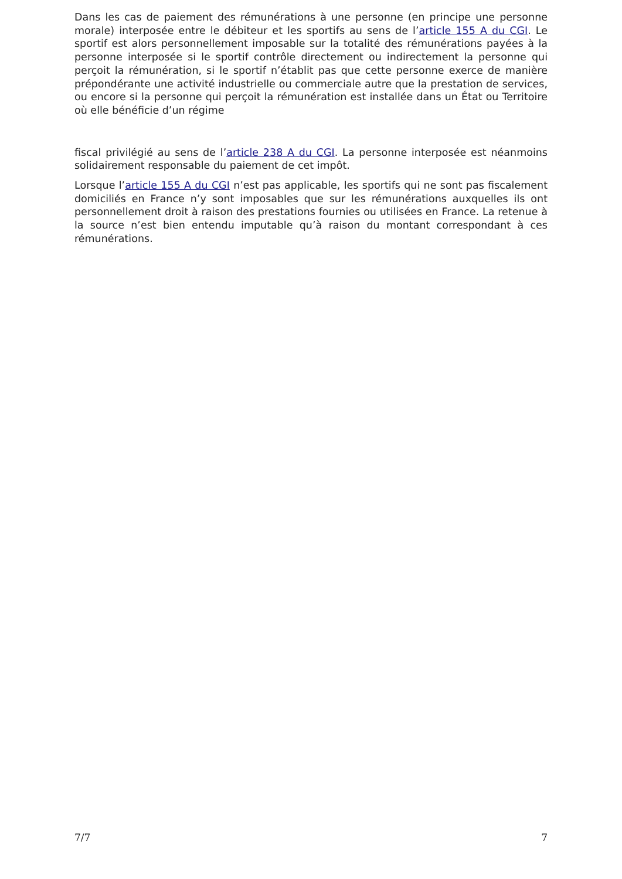Dans les cas de paiement des rémunérations à une personne (en principe une personne morale) interposée entre le débiteur et les sportifs au sens de l’article 155 A du CGI. Le sportif est alors personnellement imposable sur la totalité des rémunérations payées à la personne interposée si le sportif contrôle directement ou indirectement la personne qui perçoit la rémunération, si le sportif n’établit pas que cette personne exerce de manière prépondérante une activité industrielle ou commerciale autre que la prestation de services, ou encore si la personne qui perçoit la rémunération est installée dans un État ou Territoire où elle bénéficie d’un régime
fiscal privilégié au sens de l’article 238 A du CGI. La personne interposée est néanmoins solidairement responsable du paiement de cet impôt.
Lorsque l’article 155 A du CGI n’est pas applicable, les sportifs qui ne sont pas fiscalement domiciliés en France n’y sont imposables que sur les rémunérations auxquelles ils ont personnellement droit à raison des prestations fournies ou utilisées en France. La retenue à la source n’est bien entendu imputable qu’à raison du montant correspondant à ces rémunérations.
7/7 7